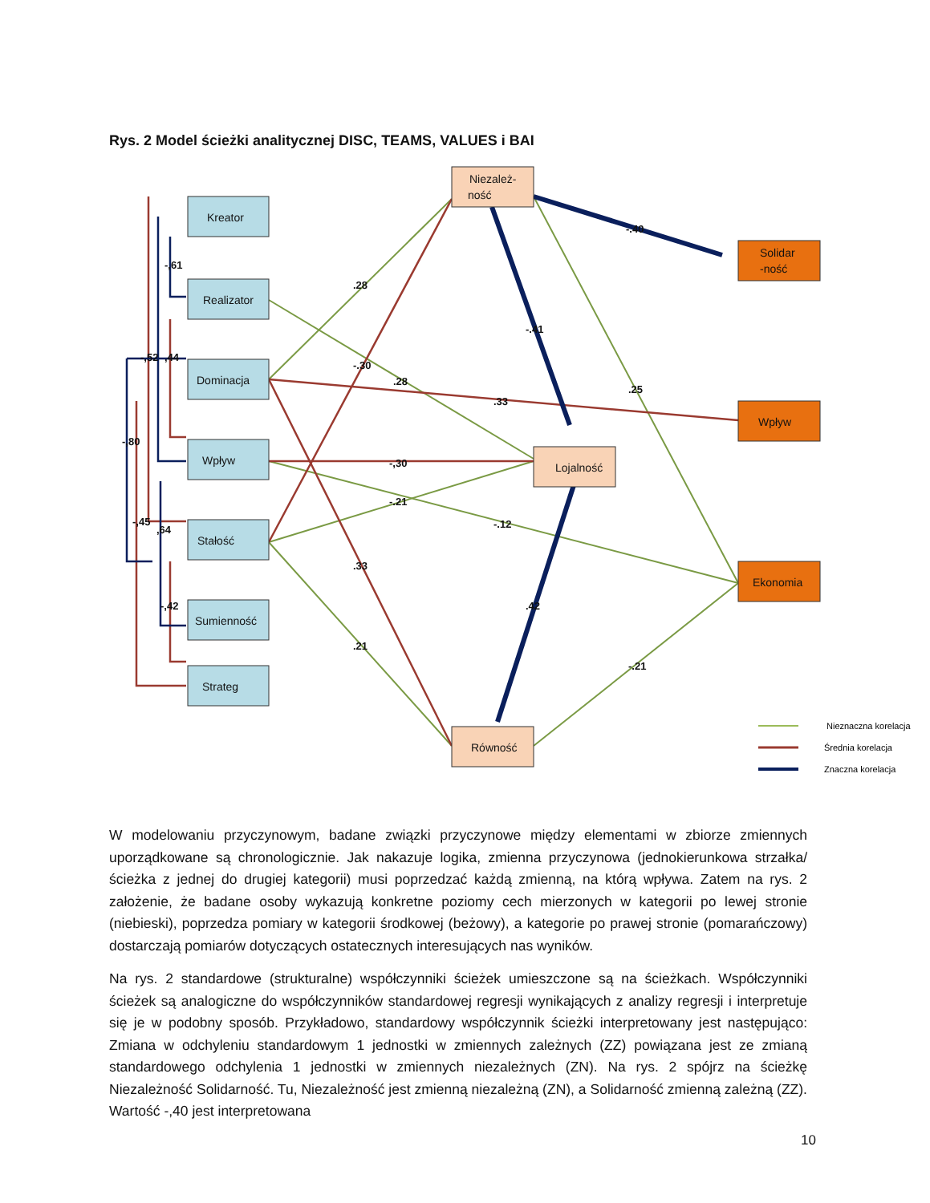Rys. 2 Model ścieżki analitycznej DISC, TEAMS, VALUES i BAI
Kreator
Realizator
Dominacja
Wpływ
Stałość
Sumienność
Strateg
Niezależ-
ność
Lojalność
Równość
Solidar
-ność
Wpływ
Ekonomia
.28
.28
-.30
.33
-,30
-.21
-.12
.33
.21
-.40
-.41
.25
.42
-.21
-,61
-,52
,44
-,80
-,45
,64
-,42
Nieznaczna korelacja
Średnia korelacja
Znaczna korelacja
W modelowaniu przyczynowym, badane związki przyczynowe między elementami w zbiorze zmiennych uporządkowane są chronologicznie. Jak nakazuje logika, zmienna przyczynowa (jednokierunkowa strzałka/ścieżka z jednej do drugiej kategorii) musi poprzedzać każdą zmienną, na którą wpływa. Zatem na rys. 2 założenie, że badane osoby wykazują konkretne poziomy cech mierzonych w kategorii po lewej stronie (niebieski), poprzedza pomiary w kategorii środkowej (beżowy), a kategorie po prawej stronie (pomarańczowy) dostarczają pomiarów dotyczących ostatecznych interesujących nas wyników.
Na rys. 2 standardowe (strukturalne) współczynniki ścieżek umieszczone są na ścieżkach. Współczynniki ścieżek są analogiczne do współczynników standardowej regresji wynikających z analizy regresji i interpretuje się je w podobny sposób. Przykładowo, standardowy współczynnik ścieżki interpretowany jest następująco: Zmiana w odchyleniu standardowym 1 jednostki w zmiennych zależnych (ZZ) powiązana jest ze zmianą standardowego odchylenia 1 jednostki w zmiennych niezależnych (ZN). Na rys. 2 spójrz na ścieżkę Niezależność Solidarność. Tu, Niezależność jest zmienną niezależną (ZN), a Solidarność zmienną zależną (ZZ). Wartość -,40 jest interpretowana
10